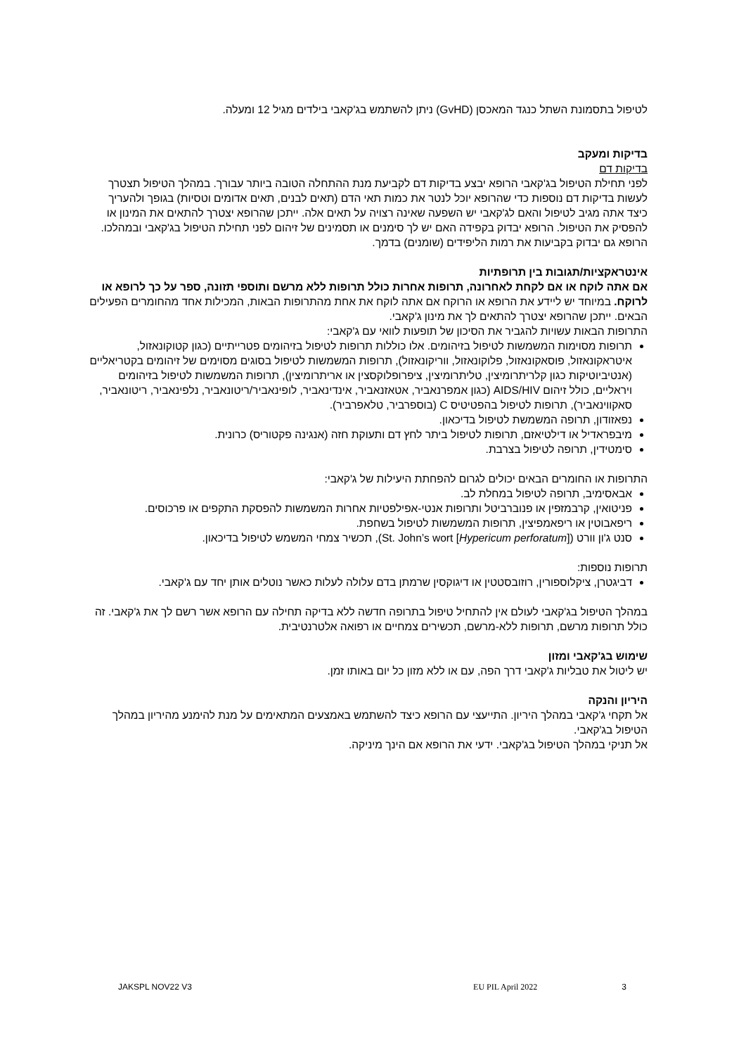לטיפול בתסמונת השתל כנגד המאכסן (GvHD) ניתן להשתמש בג'קאבי בילדים מגיל 12 ומעלה.
בדיקות ומעקב
בדיקות דם
לפני תחילת הטיפול בג'קאבי הרופא יבצע בדיקות דם לקביעת מנת ההתחלה הטובה ביותר עבורך. במהלך הטיפול תצטרך לעשות בדיקות דם נוספות כדי שהרופא יוכל לנטר את כמות תאי הדם (תאים לבנים, תאים אדומים וטסיות) בגופך ולהעריך כיצד אתה מגיב לטיפול והאם לג'קאבי יש השפעה שאינה רצויה על תאים אלה. ייתכן שהרופא יצטרך להתאים את המינון או להפסיק את הטיפול. הרופא יבדוק בקפידה האם יש לך סימנים או תסמינים של זיהום לפני תחילת הטיפול בג'קאבי ובמהלכו. הרופא גם יבדוק בקביעות את רמות הליפידים (שומנים) בדמך.
אינטראקציות/תגובות בין תרופתיות
אם אתה לוקח או אם לקחת לאחרונה, תרופות אחרות כולל תרופות ללא מרשם ותוספי תזונה, ספר על כך לרופא או לרוקח. במיוחד יש ליידע את הרופא או הרוקח אם אתה לוקח את אחת מהתרופות הבאות, המכילות אחד מהחומרים הפעילים הבאים. ייתכן שהרופא יצטרך להתאים לך את מינון ג'קאבי.
התרופות הבאות עשויות להגביר את הסיכון של תופעות לוואי עם ג'קאבי:
תרופות מסוימות המשמשות לטיפול בזיהומים. אלו כוללות תרופות לטיפול בזיהומים פטרייתיים (כגון קטוקונאזול, איטראקונאזול, פוסאקונאזול, פלוקונאזול, ווריקונאזול), תרופות המשמשות לטיפול בסוגים מסוימים של זיהומים בקטריאליים (אנטיביוטיקות כגון קלריתרומיצין, טליתרומיצין, ציפרופלוקסצין או אריתרומיצין), תרופות המשמשות לטיפול בזיהומים ויראליים, כולל זיהום AIDS/HIV (כגון אמפרנאביר, אטאזנאביר, אינדינאביר, לופינאביר/ריטונאביר, נלפינאביר, ריטונאביר, סאקווינאביר), תרופות לטיפול בהפטיטיס C (בוספרביר, טלאפרביר).
נפאזודון, תרופה המשמשת לטיפול בדיכאון.
מיבפראדיל או דילטיאזם, תרופות לטיפול ביתר לחץ דם ותעוקת חזה (אנגינה פקטוריס) כרונית.
סימטידין, תרופה לטיפול בצרבת.
התרופות או החומרים הבאים יכולים לגרום להפחתת היעילות של ג'קאבי:
אבאסימיב, תרופה לטיפול במחלת לב.
פניטואין, קרבמזפין או פנוברביטל ותרופות אנטי-אפילפטיות אחרות המשמשות להפסקת התקפים או פרכוסים.
ריפאבוטין או ריפאמפיצין, תרופות המשמשות לטיפול בשחפת.
סנט ג'ון וורט (St. John’s wort [Hypericum perforatum]), תכשיר צמחי המשמש לטיפול בדיכאון.
תרופות נוספות:
דביגטרן, ציקלוספורין, רוזובסטטין או דיגוקסין שרמתן בדם עלולה לעלות כאשר נוטלים אותן יחד עם ג'קאבי.
במהלך הטיפול בג'קאבי לעולם אין להתחיל טיפול בתרופה חדשה ללא בדיקה תחילה עם הרופא אשר רשם לך את ג'קאבי. זה כולל תרופות מרשם, תרופות ללא-מרשם, תכשירים צמחיים או רפואה אלטרנטיבית.
שימוש בג'קאבי ומזון
יש ליטול את טבליות ג'קאבי דרך הפה, עם או ללא מזון כל יום באותו זמן.
היריון והנקה
אל תקחי ג'קאבי במהלך היריון. התייעצי עם הרופא כיצד להשתמש באמצעים המתאימים על מנת להימנע מהיריון במהלך הטיפול בג'קאבי.
אל תניקי במהלך הטיפול בג'קאבי. ידעי את הרופא אם הינך מיניקה.
JAKSPL NOV22 V3 EU PIL April 2022 3